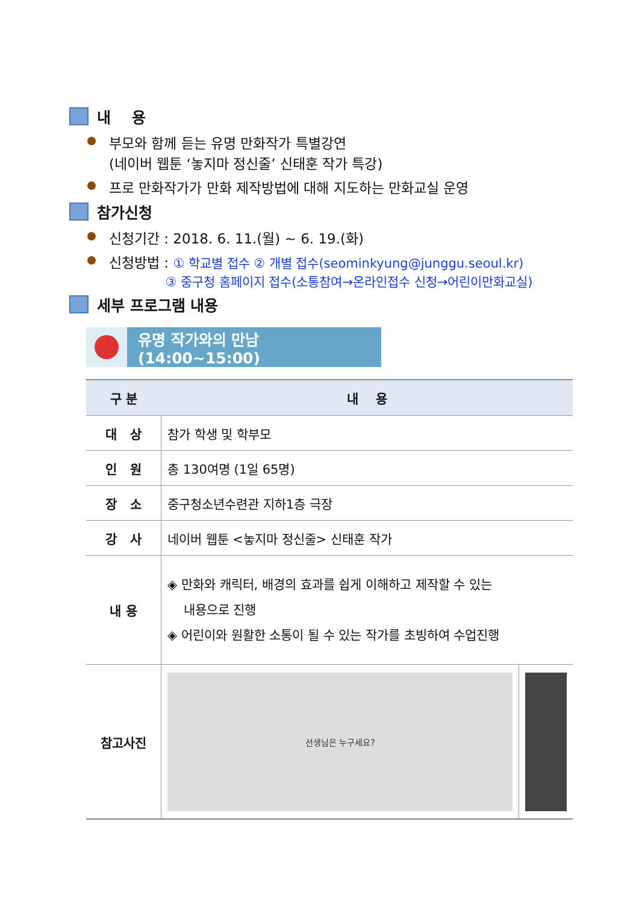내 용
부모와 함께 듣는 유명 만화작가 특별강연
(네이버 웹툰 ‘놓지마 정신줄’ 신태훈 작가 특강)
프로 만화작가가 만화 제작방법에 대해 지도하는 만화교실 운영
참가신청
신청기간 : 2018. 6. 11.(월) ~ 6. 19.(화)
신청방법 : ① 학교별 접수 ② 개별 접수(seominkyung@junggu.seoul.kr)
③ 중구청 홈페이지 접수(소통참여→온라인접수 신청→어린이만화교실)
세부 프로그램 내용
유명 작가와의 만남(14:00~15:00)
| 구 분 | 내 용 | |
| --- | --- | --- |
| 대 상 | 참가 학생 및 학부모 | |
| 인 원 | 총 130여명 (1일 65명) | |
| 장 소 | 중구청소년수련관 지하1층 극장 | |
| 강 사 | 네이버 웹툰 <놓지마 정신줄> 신태훈 작가 | |
| 내 용 | ◈ 만화와 캐릭터, 배경의 효과를 쉽게 이해하고 제작할 수 있는 내용으로 진행 ◈ 어린이와 원활한 소통이 될 수 있는 작가를 초빙하여 수업진행 | |
| 참고사진 | 선생님은 누구세요? | |